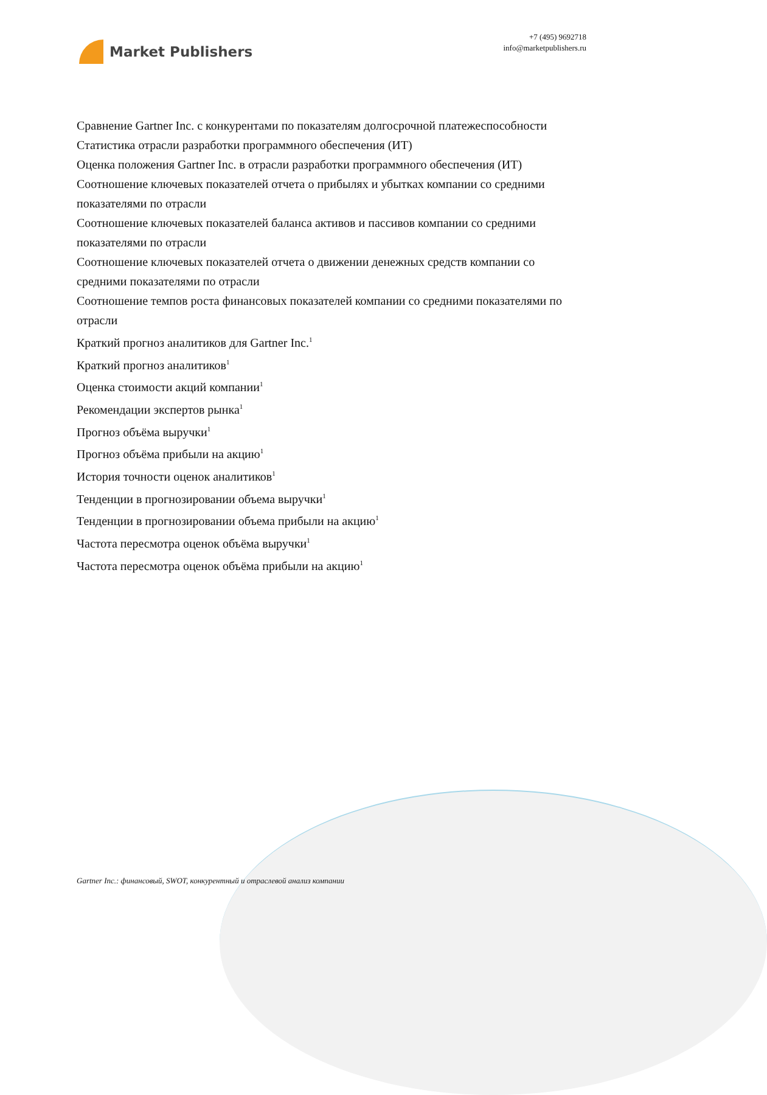Market Publishers
+7 (495) 9692718
info@marketpublishers.ru
Сравнение Gartner Inc. с конкурентами по показателям долгосрочной платежеспособности
Статистика отрасли разработки программного обеспечения (ИТ)
Оценка положения Gartner Inc. в отрасли разработки программного обеспечения (ИТ)
Соотношение ключевых показателей отчета о прибылях и убытках компании со средними показателями по отрасли
Соотношение ключевых показателей баланса активов и пассивов компании со средними показателями по отрасли
Соотношение ключевых показателей отчета о движении денежных средств компании со средними показателями по отрасли
Соотношение темпов роста финансовых показателей компании со средними показателями по отрасли
Краткий прогноз аналитиков для Gartner Inc.<sup>1</sup>
Краткий прогноз аналитиков<sup>1</sup>
Оценка стоимости акций компании<sup>1</sup>
Рекомендации экспертов рынка<sup>1</sup>
Прогноз объёма выручки<sup>1</sup>
Прогноз объёма прибыли на акцию<sup>1</sup>
История точности оценок аналитиков<sup>1</sup>
Тенденции в прогнозировании объема выручки<sup>1</sup>
Тенденции в прогнозировании объема прибыли на акцию<sup>1</sup>
Частота пересмотра оценок объёма выручки<sup>1</sup>
Частота пересмотра оценок объёма прибыли на акцию<sup>1</sup>
Gartner Inc.: финансовый, SWOT, конкурентный и отраслевой анализ компании